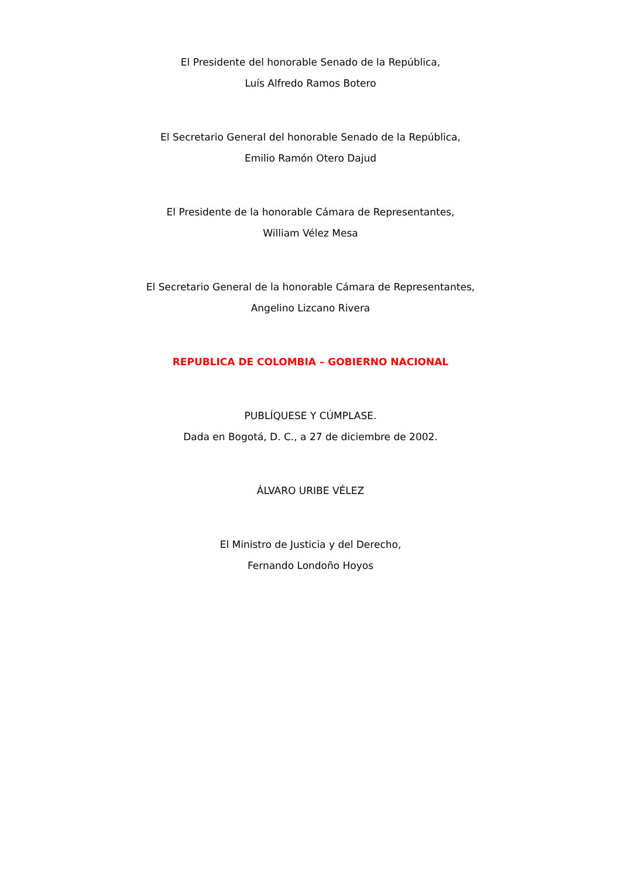El Presidente del honorable Senado de la República,
Luís Alfredo Ramos Botero
El Secretario General del honorable Senado de la República,
Emilio Ramón Otero Dajud
El Presidente de la honorable Cámara de Representantes,
William Vélez Mesa
El Secretario General de la honorable Cámara de Representantes,
Angelino Lizcano Rivera
REPUBLICA DE COLOMBIA – GOBIERNO NACIONAL
PUBLÍQUESE Y CÚMPLASE.
Dada en Bogotá, D. C., a 27 de diciembre de 2002.
ÁLVARO URIBE VÉLEZ
El Ministro de Justicia y del Derecho,
Fernando Londoño Hoyos